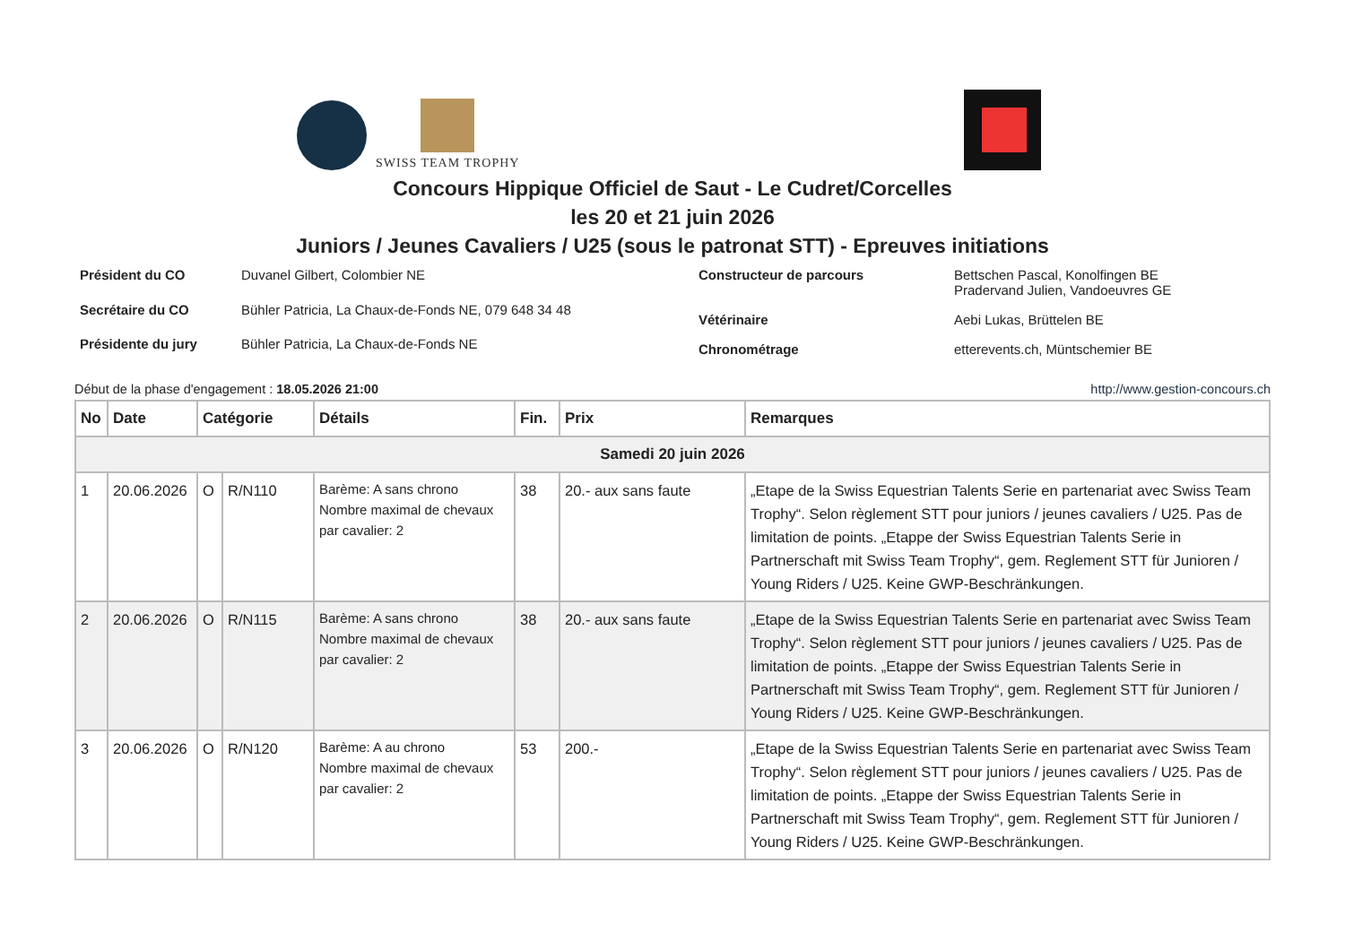SWISS TEAM TROPHY
Concours Hippique Officiel de Saut - Le Cudret/Corcelles
les 20 et 21 juin 2026
Juniors / Jeunes Cavaliers / U25 (sous le patronat STT) - Epreuves initiations
| Président du CO | Duvanel Gilbert, Colombier NE |
| Secrétaire du CO | Bühler Patricia, La Chaux-de-Fonds NE, 079 648 34 48 |
| Présidente du jury | Bühler Patricia, La Chaux-de-Fonds NE |
| Constructeur de parcours | Bettschen Pascal, Konolfingen BE Pradervand Julien, Vandoeuvres GE |
| Vétérinaire | Aebi Lukas, Brüttelen BE |
| Chronométrage | etterevents.ch, Müntschemier BE |
Début de la phase d'engagement : 18.05.2026 21:00 http://www.gestion-concours.ch
| No | Date | Catégorie | | Détails | Fin. | Prix | Remarques |
| --- | --- | --- | --- | --- | --- | --- | --- |
| Samedi 20 juin 2026 | | | | | | | |
| 1 | 20.06.2026 | O | R/N110 | Barème: A sans chrono Nombre maximal de chevaux par cavalier: 2 | 38 | 20.- aux sans faute | „Etape de la Swiss Equestrian Talents Serie en partenariat avec Swiss Team Trophy“. Selon règlement STT pour juniors / jeunes cavaliers / U25. Pas de limitation de points. „Etappe der Swiss Equestrian Talents Serie in Partnerschaft mit Swiss Team Trophy“, gem. Reglement STT für Junioren / Young Riders / U25. Keine GWP-Beschränkungen. |
| 2 | 20.06.2026 | O | R/N115 | Barème: A sans chrono Nombre maximal de chevaux par cavalier: 2 | 38 | 20.- aux sans faute | „Etape de la Swiss Equestrian Talents Serie en partenariat avec Swiss Team Trophy“. Selon règlement STT pour juniors / jeunes cavaliers / U25. Pas de limitation de points. „Etappe der Swiss Equestrian Talents Serie in Partnerschaft mit Swiss Team Trophy“, gem. Reglement STT für Junioren / Young Riders / U25. Keine GWP-Beschränkungen. |
| 3 | 20.06.2026 | O | R/N120 | Barème: A au chrono Nombre maximal de chevaux par cavalier: 2 | 53 | 200.- | „Etape de la Swiss Equestrian Talents Serie en partenariat avec Swiss Team Trophy“. Selon règlement STT pour juniors / jeunes cavaliers / U25. Pas de limitation de points. „Etappe der Swiss Equestrian Talents Serie in Partnerschaft mit Swiss Team Trophy“, gem. Reglement STT für Junioren / Young Riders / U25. Keine GWP-Beschränkungen. |